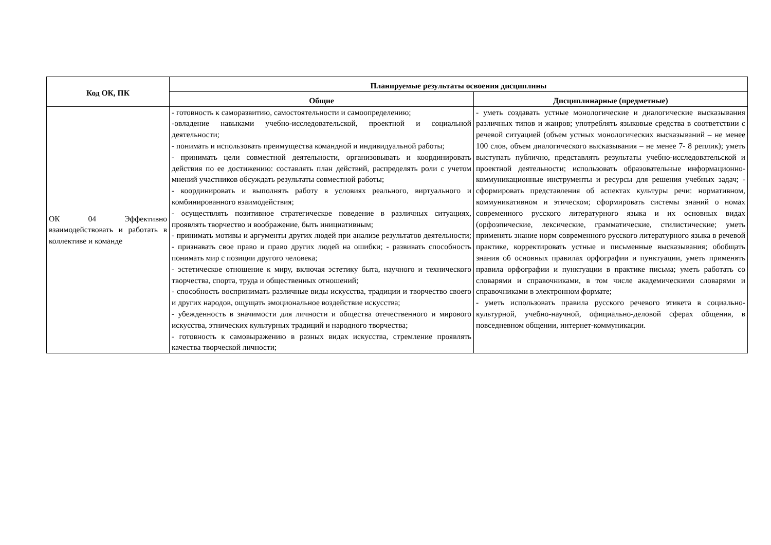| Код ОК, ПК | Планируемые результаты освоения дисциплины | |
| --- | --- | --- |
| | Общие | Дисциплинарные (предметные) |
| ОК 04 Эффективно взаимодействовать и работать в коллективе и команде | - готовность к саморазвитию, самостоятельности и самоопределению; -овладение навыками учебно-исследовательской, проектной и социальной деятельности; - понимать и использовать преимущества командной и индивидуальной работы; - принимать цели совместной деятельности, организовывать и координировать действия по ее достижению: составлять план действий, распределять роли с учетом мнений участников обсуждать результаты совместной работы; - координировать и выполнять работу в условиях реального, виртуального и комбинированного взаимодействия; - осуществлять позитивное стратегическое поведение в различных ситуациях, проявлять творчество и воображение, быть инициативным; - принимать мотивы и аргументы других людей при анализе результатов деятельности; - признавать свое право и право других людей на ошибки; - развивать способность понимать мир с позиции другого человека; - эстетическое отношение к миру, включая эстетику быта, научного и технического творчества, спорта, труда и общественных отношений; - способность воспринимать различные виды искусства, традиции и творчество своего и других народов, ощущать эмоциональное воздействие искусства; - убежденность в значимости для личности и общества отечественного и мирового искусства, этнических культурных традиций и народного творчества; - готовность к самовыражению в разных видах искусства, стремление проявлять качества творческой личности; | - уметь создавать устные монологические и диалогические высказывания различных типов и жанров; употреблять языковые средства в соответствии с речевой ситуацией (объем устных монологических высказываний – не менее 100 слов, объем диалогического высказывания – не менее 7- 8 реплик); уметь выступать публично, представлять результаты учебно-исследовательской и проектной деятельности; использовать образовательные информационно-коммуникационные инструменты и ресурсы для решения учебных задач; - сформировать представления об аспектах культуры речи: нормативном, коммуникативном и этическом; сформировать системы знаний о номах современного русского литературного языка и их основных видах (орфоэпические, лексические, грамматические, стилистические; уметь применять знание норм современного русского литературного языка в речевой практике, корректировать устные и письменные высказывания; обобщать знания об основных правилах орфографии и пунктуации, уметь применять правила орфографии и пунктуации в практике письма; уметь работать со словарями и справочниками, в том числе академическими словарями и справочниками в электронном формате; - уметь использовать правила русского речевого этикета в социально-культурной, учебно-научной, официально-деловой сферах общения, в повседневном общении, интернет-коммуникации. |